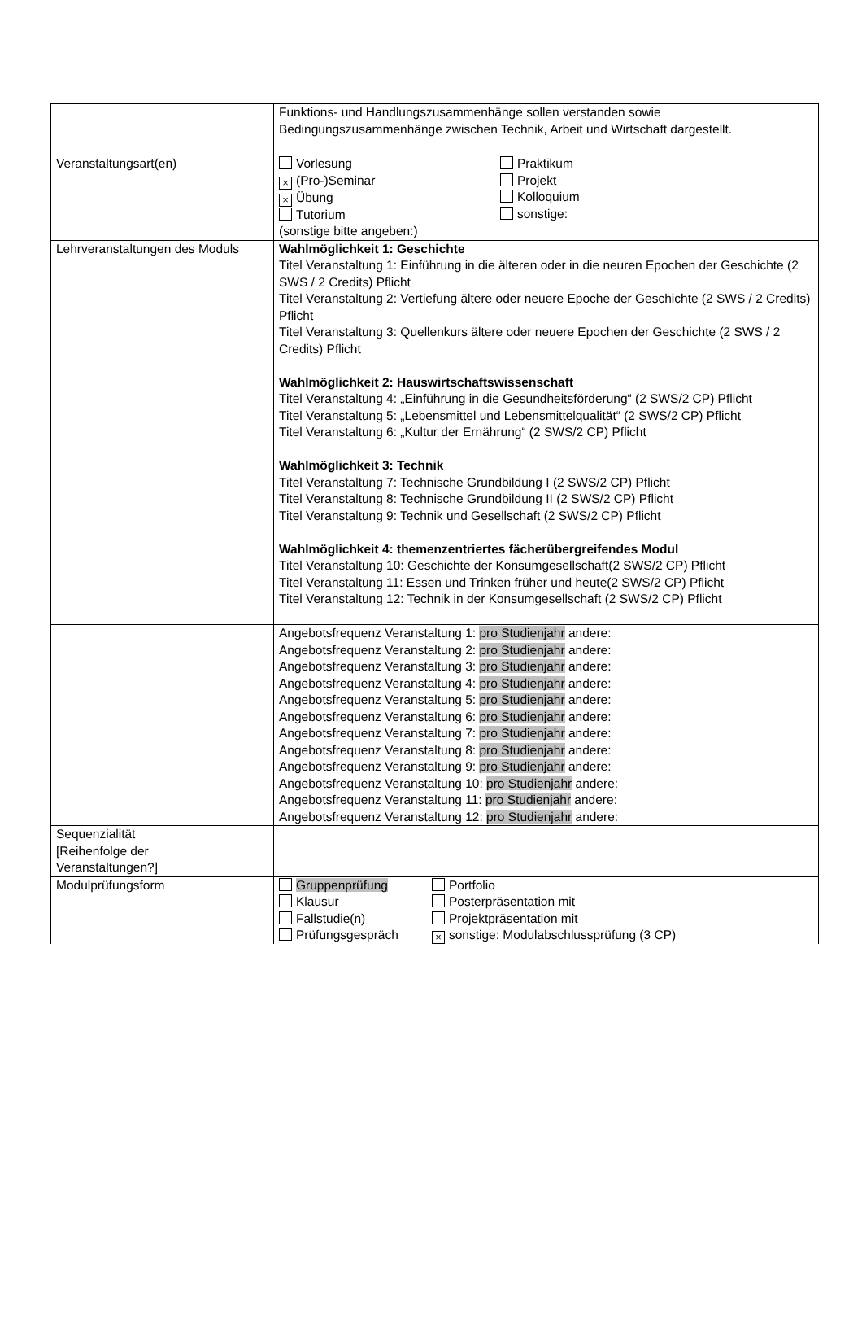| | Funktions- und Handlungszusammenhänge sollen verstanden sowie Bedingungszusammenhänge zwischen Technik, Arbeit und Wirtschaft dargestellt. |
| Veranstaltungsart(en) | / Vorlesung × (Pro-)Seminar × Übung Tutorium / Praktikum Projekt Kolloquium sonstige: / (sonstige bitte angeben:) |
| Lehrveranstaltungen des Moduls | Wahlmöglichkeit 1: Geschichte Titel Veranstaltung 1: Einführung in die älteren oder in die neuren Epochen der Geschichte (2 SWS / 2 Credits) Pflicht Titel Veranstaltung 2: Vertiefung ältere oder neuere Epoche der Geschichte (2 SWS / 2 Credits) Pflicht Titel Veranstaltung 3: Quellenkurs ältere oder neuere Epochen der Geschichte (2 SWS / 2 Credits) Pflicht Wahlmöglichkeit 2: Hauswirtschaftswissenschaft Titel Veranstaltung 4: „Einführung in die Gesundheitsförderung“ (2 SWS/2 CP) Pflicht Titel Veranstaltung 5: „Lebensmittel und Lebensmittelqualität“ (2 SWS/2 CP) Pflicht Titel Veranstaltung 6: „Kultur der Ernährung“ (2 SWS/2 CP) Pflicht Wahlmöglichkeit 3: Technik Titel Veranstaltung 7: Technische Grundbildung I (2 SWS/2 CP) Pflicht Titel Veranstaltung 8: Technische Grundbildung II (2 SWS/2 CP) Pflicht Titel Veranstaltung 9: Technik und Gesellschaft (2 SWS/2 CP) Pflicht Wahlmöglichkeit 4: themenzentriertes fächerübergreifendes Modul Titel Veranstaltung 10: Geschichte der Konsumgesellschaft(2 SWS/2 CP) Pflicht Titel Veranstaltung 11: Essen und Trinken früher und heute(2 SWS/2 CP) Pflicht Titel Veranstaltung 12: Technik in der Konsumgesellschaft (2 SWS/2 CP) Pflicht |
| | Angebotsfrequenz Veranstaltung 1: pro Studienjahr andere: Angebotsfrequenz Veranstaltung 2: pro Studienjahr andere: Angebotsfrequenz Veranstaltung 3: pro Studienjahr andere: Angebotsfrequenz Veranstaltung 4: pro Studienjahr andere: Angebotsfrequenz Veranstaltung 5: pro Studienjahr andere: Angebotsfrequenz Veranstaltung 6: pro Studienjahr andere: Angebotsfrequenz Veranstaltung 7: pro Studienjahr andere: Angebotsfrequenz Veranstaltung 8: pro Studienjahr andere: Angebotsfrequenz Veranstaltung 9: pro Studienjahr andere: Angebotsfrequenz Veranstaltung 10: pro Studienjahr andere: Angebotsfrequenz Veranstaltung 11: pro Studienjahr andere: Angebotsfrequenz Veranstaltung 12: pro Studienjahr andere: |
| Sequenzialität [Reihenfolge der Veranstaltungen?] | |
| Modulprüfungsform | / Gruppenprüfung Klausur Fallstudie(n) Prüfungsgespräch / Portfolio Posterpräsentation mit Projektpräsentation mit × sonstige: Modulabschlussprüfung (3 CP) / |